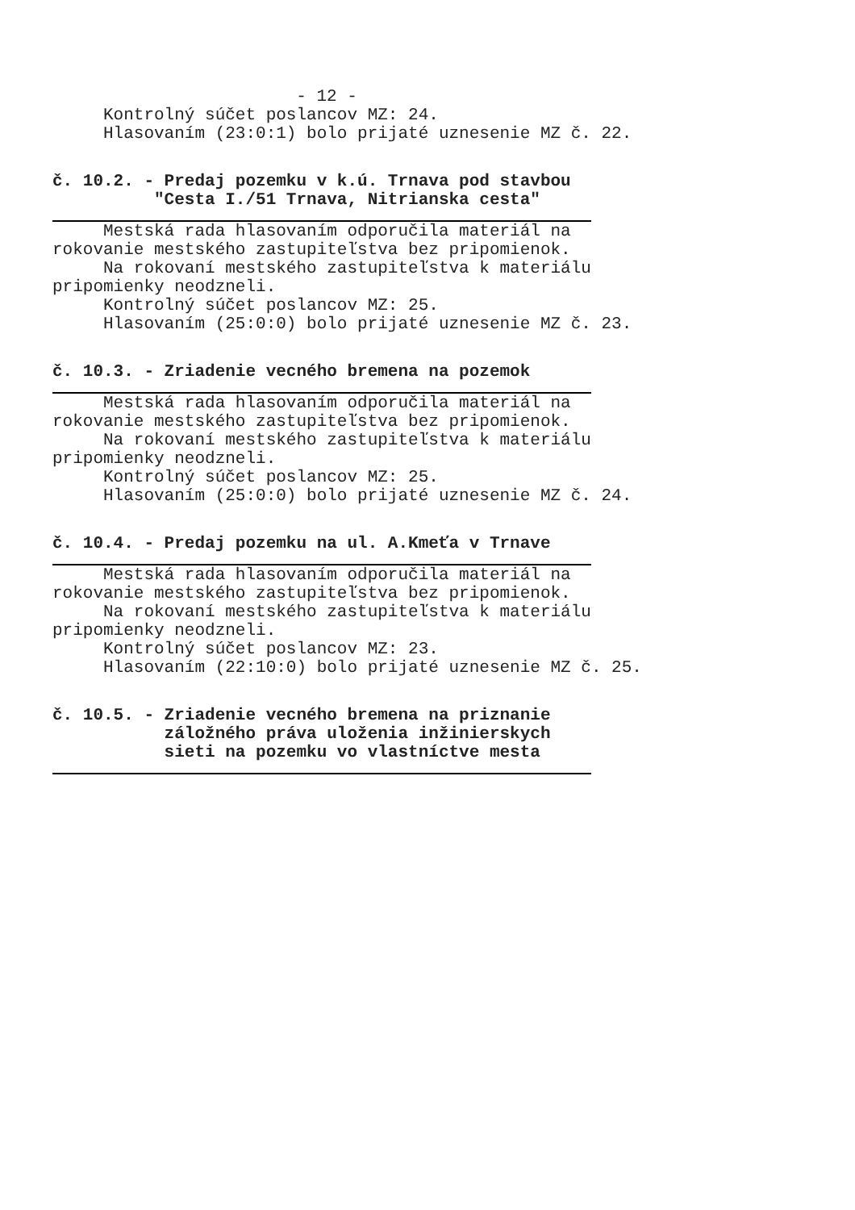- 12 -
Kontrolný súčet poslancov MZ: 24.
Hlasovaním (23:0:1) bolo prijaté uznesenie MZ č. 22.
č. 10.2. - Predaj pozemku v k.ú. Trnava pod stavbou "Cesta I./51 Trnava, Nitrianska cesta"
Mestská rada hlasovaním odporučila materiál na
rokovanie mestského zastupiteľstva bez pripomienok.
Na rokovaní mestského zastupiteľstva k materiálu
pripomienky neodzneli.
Kontrolný súčet poslancov MZ: 25.
Hlasovaním (25:0:0) bolo prijaté uznesenie MZ č. 23.
č. 10.3. - Zriadenie vecného bremena na pozemok
Mestská rada hlasovaním odporučila materiál na
rokovanie mestského zastupiteľstva bez pripomienok.
Na rokovaní mestského zastupiteľstva k materiálu
pripomienky neodzneli.
Kontrolný súčet poslancov MZ: 25.
Hlasovaním (25:0:0) bolo prijaté uznesenie MZ č. 24.
č. 10.4. - Predaj pozemku na ul. A.Kmeťa v Trnave
Mestská rada hlasovaním odporučila materiál na
rokovanie mestského zastupiteľstva bez pripomienok.
Na rokovaní mestského zastupiteľstva k materiálu
pripomienky neodzneli.
Kontrolný súčet poslancov MZ: 23.
Hlasovaním (22:10:0) bolo prijaté uznesenie MZ č. 25.
č. 10.5. - Zriadenie vecného bremena na priznanie záložného práva uloženia inžinierskych sieti na pozemku vo vlastníctve mesta